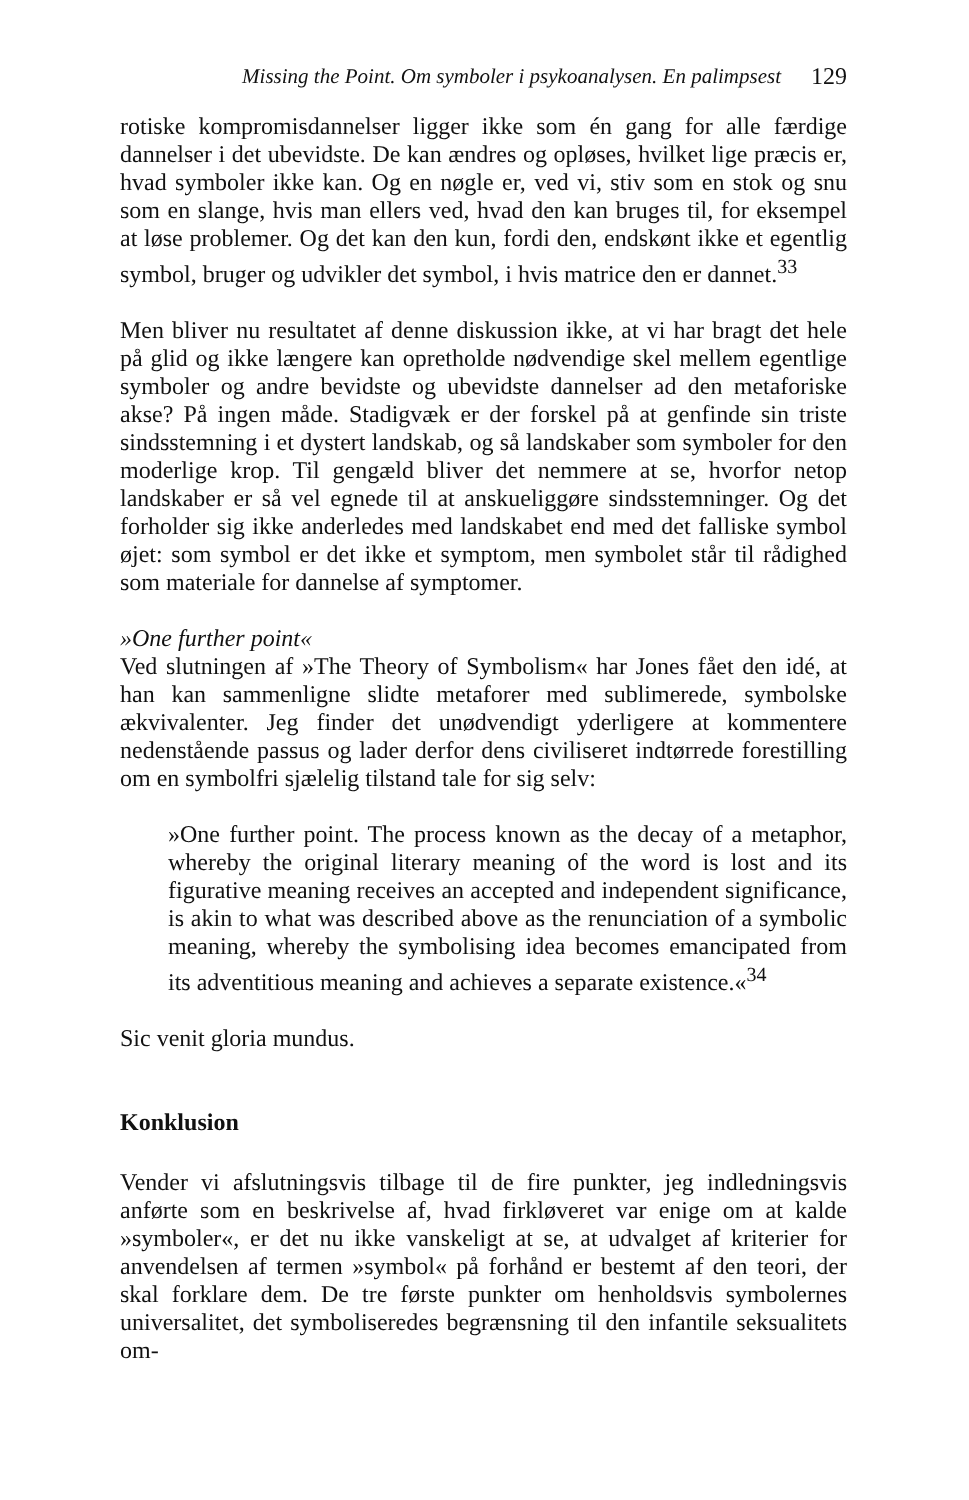Missing the Point. Om symboler i psykoanalysen. En palimpsest 129
rotiske kompromisdannelser ligger ikke som én gang for alle færdige dannelser i det ubevidste. De kan ændres og opløses, hvilket lige præcis er, hvad symboler ikke kan. Og en nøgle er, ved vi, stiv som en stok og snu som en slange, hvis man ellers ved, hvad den kan bruges til, for eksempel at løse problemer. Og det kan den kun, fordi den, endskønt ikke et egentlig symbol, bruger og udvikler det symbol, i hvis matrice den er dannet.<sup>33</sup>
Men bliver nu resultatet af denne diskussion ikke, at vi har bragt det hele på glid og ikke længere kan opretholde nødvendige skel mellem egentlige symboler og andre bevidste og ubevidste dannelser ad den metaforiske akse? På ingen måde. Stadigvæk er der forskel på at genfinde sin triste sindsstemning i et dystert landskab, og så landskaber som symboler for den moderlige krop. Til gengæld bliver det nemmere at se, hvorfor netop landskaber er så vel egnede til at anskueliggøre sindsstemninger. Og det forholder sig ikke anderledes med landskabet end med det falliske symbol øjet: som symbol er det ikke et symptom, men symbolet står til rådighed som materiale for dannelse af symptomer.
»One further point«
Ved slutningen af »The Theory of Symbolism« har Jones fået den idé, at han kan sammenligne slidte metaforer med sublimerede, symbolske ækvivalenter. Jeg finder det unødvendigt yderligere at kommentere nedenstående passus og lader derfor dens civiliseret indtørrede forestilling om en symbolfri sjælelig tilstand tale for sig selv:
»One further point. The process known as the decay of a metaphor, whereby the original literary meaning of the word is lost and its figurative meaning receives an accepted and independent significance, is akin to what was described above as the renunciation of a symbolic meaning, whereby the symbolising idea becomes emancipated from its adventitious meaning and achieves a separate existence.«<sup>34</sup>
Sic venit gloria mundus.
Konklusion
Vender vi afslutningsvis tilbage til de fire punkter, jeg indledningsvis anførte som en beskrivelse af, hvad firkløveret var enige om at kalde »symboler«, er det nu ikke vanskeligt at se, at udvalget af kriterier for anvendelsen af termen »symbol« på forhånd er bestemt af den teori, der skal forklare dem. De tre første punkter om henholdsvis symbolernes universalitet, det symboliseredes begrænsning til den infantile seksualitets om-